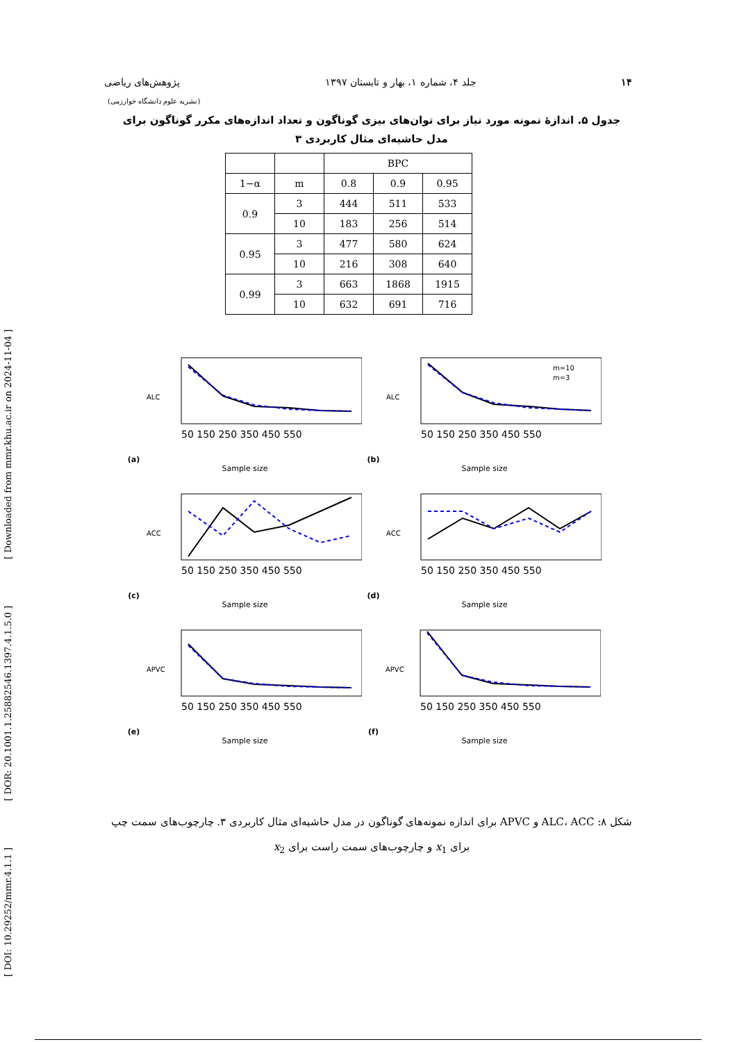[ DOI: 10.29252/mmr.4.1.1 ] [ DOR: 20.1001.1.25882546.1397.4.1.5.0 ] [ Downloaded from mmr.khu.ac.ir on 2024-11-04 ]
۱۴ جلد ۴، شماره ۱، بهار و تابستان ۱۳۹۷ پژوهش‌های ریاضی
(نشریه علوم دانشگاه خوارزمی)
جدول ۵. اندازۀ نمونه مورد نیاز برای توان‌های بیزی گوناگون و تعداد اندازه‌های مکرر گوناگون برای مدل حاشیه‌ای مثال کاربردی ۳
| | | BPC | | |
| --- | --- | --- | --- | --- |
| 1−α | m | 0.8 | 0.9 | 0.95 |
| 0.9 | 3 | 444 | 511 | 533 |
| | 10 | 183 | 256 | 514 |
| 0.95 | 3 | 477 | 580 | 624 |
| | 10 | 216 | 308 | 640 |
| 0.99 | 3 | 663 | 1868 | 1915 |
| | 10 | 632 | 691 | 716 |
(a)
ALC
50 150 250 350 450 550
Sample size
(b)
ALC
m=10
m=3
50 150 250 350 450 550
Sample size
(c)
ACC
50 150 250 350 450 550
Sample size
(d)
ACC
50 150 250 350 450 550
Sample size
(e)
APVC
50 150 250 350 450 550
Sample size
(f)
APVC
50 150 250 350 450 550
Sample size
شکل ۸: ALC، ACC و APVC برای اندازه نمونه‌های گوناگون در مدل حاشیه‌ای مثال کاربردی ۳. چارچوب‌های سمت چپ برای x<sub>1</sub> و چارچوب‌های سمت راست برای x<sub>2</sub>